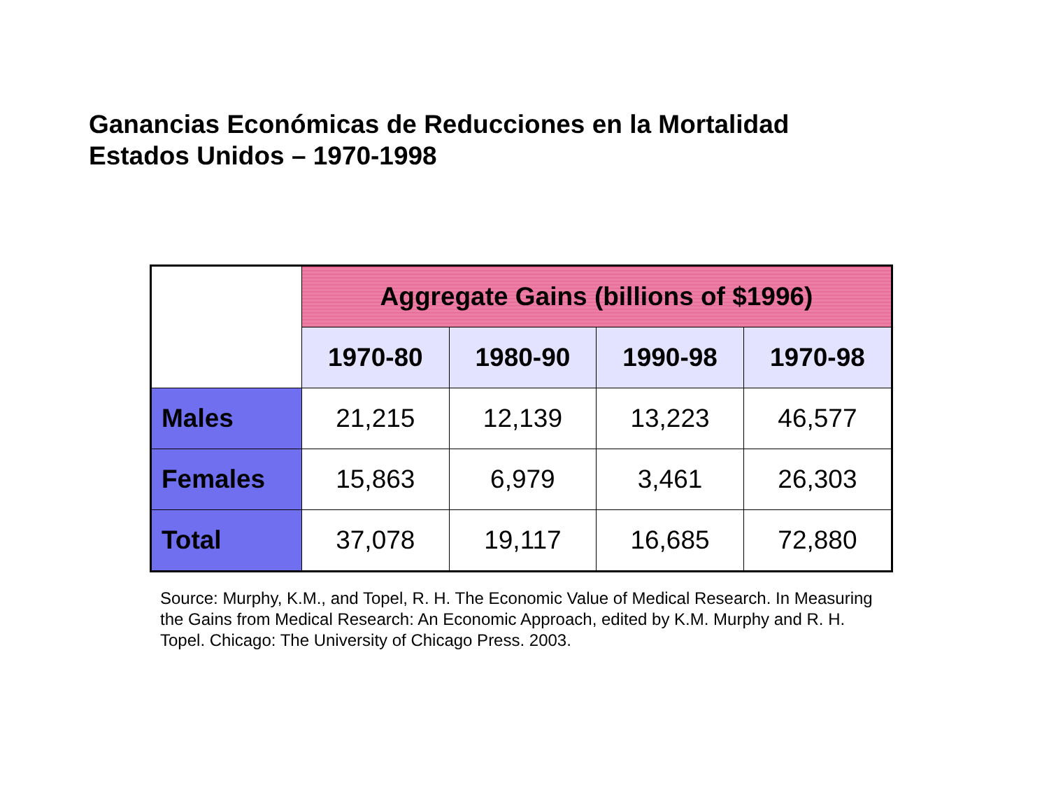Ganancias Económicas de Reducciones en la Mortalidad
Estados Unidos – 1970-1998
| | Aggregate Gains (billions of $1996) | | | |
| --- | --- | --- | --- | --- |
| | 1970-80 | 1980-90 | 1990-98 | 1970-98 |
| Males | 21,215 | 12,139 | 13,223 | 46,577 |
| Females | 15,863 | 6,979 | 3,461 | 26,303 |
| Total | 37,078 | 19,117 | 16,685 | 72,880 |
Source: Murphy, K.M., and Topel, R. H. The Economic Value of Medical Research. In Measuring the Gains from Medical Research: An Economic Approach, edited by K.M. Murphy and R. H. Topel. Chicago: The University of Chicago Press. 2003.